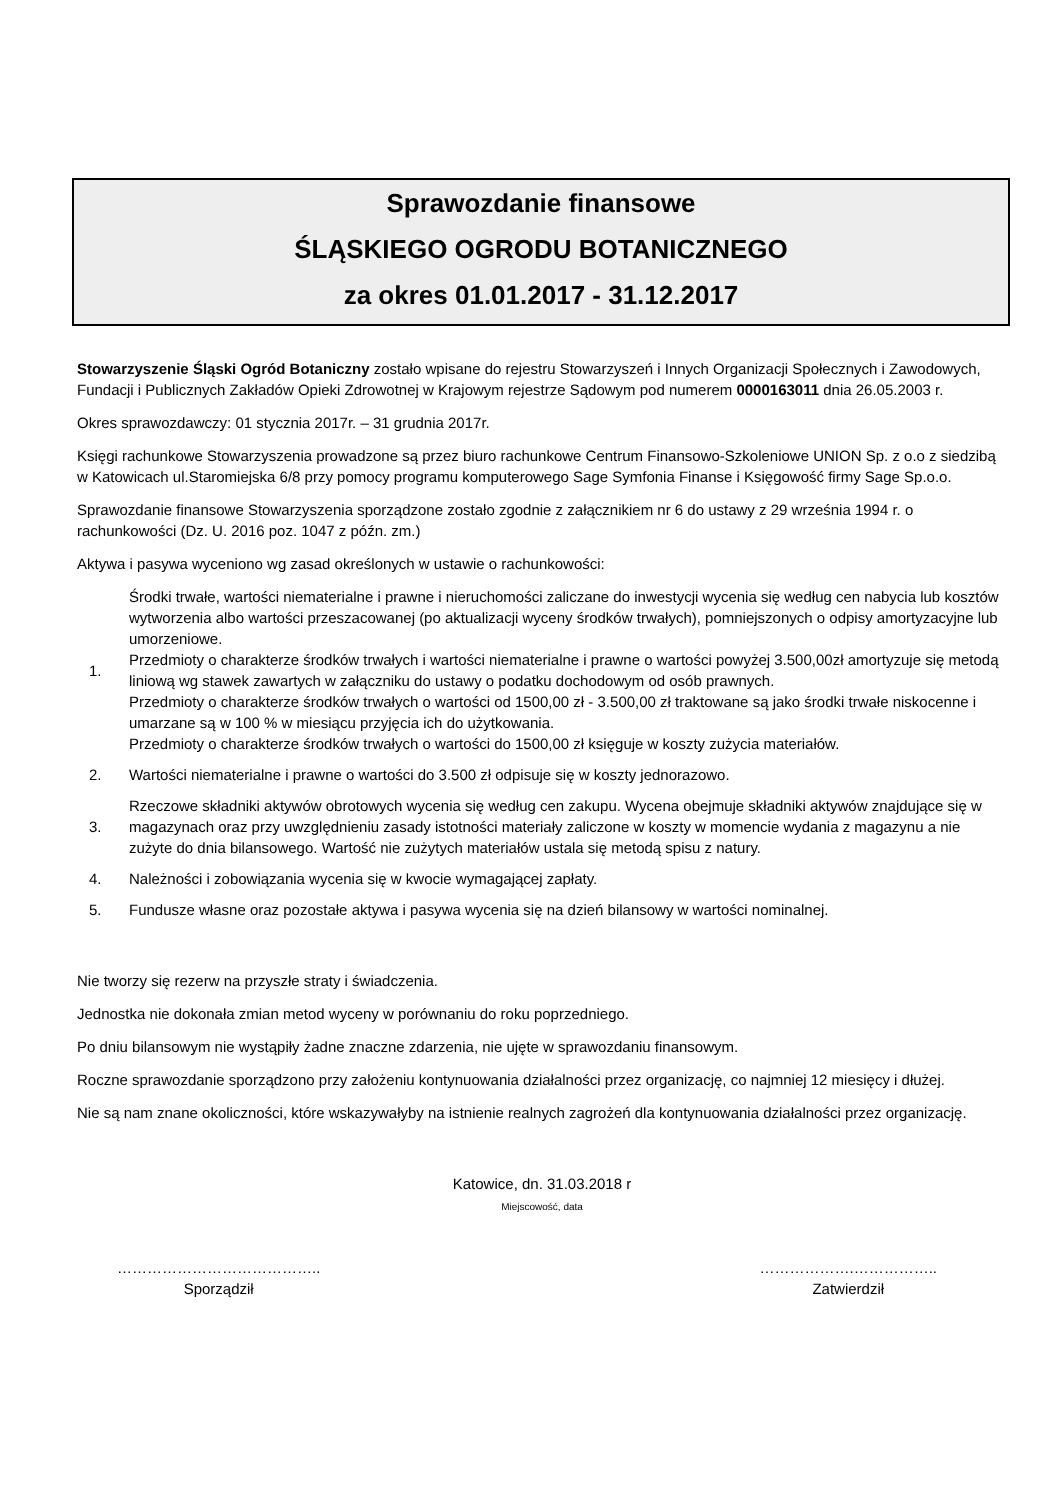Sprawozdanie finansowe
ŚLĄSKIEGO OGRODU BOTANICZNEGO
za okres 01.01.2017 - 31.12.2017
Stowarzyszenie Śląski Ogród Botaniczny zostało wpisane do rejestru Stowarzyszeń i Innych Organizacji Społecznych i Zawodowych, Fundacji i Publicznych Zakładów Opieki Zdrowotnej w Krajowym rejestrze Sądowym pod numerem 0000163011 dnia 26.05.2003 r.
Okres sprawozdawczy: 01 stycznia 2017r. – 31 grudnia 2017r.
Księgi rachunkowe Stowarzyszenia prowadzone są przez biuro rachunkowe Centrum Finansowo-Szkoleniowe UNION Sp. z o.o z siedzibą w Katowicach ul.Staromiejska 6/8 przy pomocy programu komputerowego Sage Symfonia Finanse i Księgowość firmy Sage Sp.o.o.
Sprawozdanie finansowe Stowarzyszenia sporządzone zostało zgodnie z załącznikiem nr 6 do ustawy z 29 września 1994 r. o rachunkowości (Dz. U. 2016 poz. 1047 z późn. zm.)
Aktywa i pasywa wyceniono wg zasad określonych w ustawie o rachunkowości:
1.
Środki trwałe, wartości niematerialne i prawne i nieruchomości zaliczane do inwestycji wycenia się według cen nabycia lub kosztów wytworzenia albo wartości przeszacowanej (po aktualizacji wyceny środków trwałych), pomniejszonych o odpisy amortyzacyjne lub umorzeniowe.
Przedmioty o charakterze środków trwałych i wartości niematerialne i prawne o wartości powyżej 3.500,00zł amortyzuje się metodą liniową wg stawek zawartych w załączniku do ustawy o podatku dochodowym od osób prawnych.
Przedmioty o charakterze środków trwałych o wartości od 1500,00 zł - 3.500,00 zł traktowane są jako środki trwałe niskocenne i umarzane są w 100 % w miesiącu przyjęcia ich do użytkowania.
Przedmioty o charakterze środków trwałych o wartości do 1500,00 zł księguje w koszty zużycia materiałów.
2.
Wartości niematerialne i prawne o wartości do 3.500 zł odpisuje się w koszty jednorazowo.
3.
Rzeczowe składniki aktywów obrotowych wycenia się według cen zakupu. Wycena obejmuje składniki aktywów znajdujące się w magazynach oraz przy uwzględnieniu zasady istotności materiały zaliczone w koszty w momencie wydania z magazynu a nie zużyte do dnia bilansowego. Wartość nie zużytych materiałów ustala się metodą spisu z natury.
4.
Należności i zobowiązania wycenia się w kwocie wymagającej zapłaty.
5.
Fundusze własne oraz pozostałe aktywa i pasywa wycenia się na dzień bilansowy w wartości nominalnej.
Nie tworzy się rezerw na przyszłe straty i świadczenia.
Jednostka nie dokonała zmian metod wyceny w porównaniu do roku poprzedniego.
Po dniu bilansowym nie wystąpiły żadne znaczne zdarzenia, nie ujęte w sprawozdaniu finansowym.
Roczne sprawozdanie sporządzono przy założeniu kontynuowania działalności przez organizację, co najmniej 12 miesięcy i dłużej.
Nie są nam znane okoliczności, które wskazywałyby na istnienie realnych zagrożeń dla kontynuowania działalności przez organizację.
Katowice, dn. 31.03.2018 r
Miejscowość, data
…………………………………..
Sporządził
……………….……………..
Zatwierdził